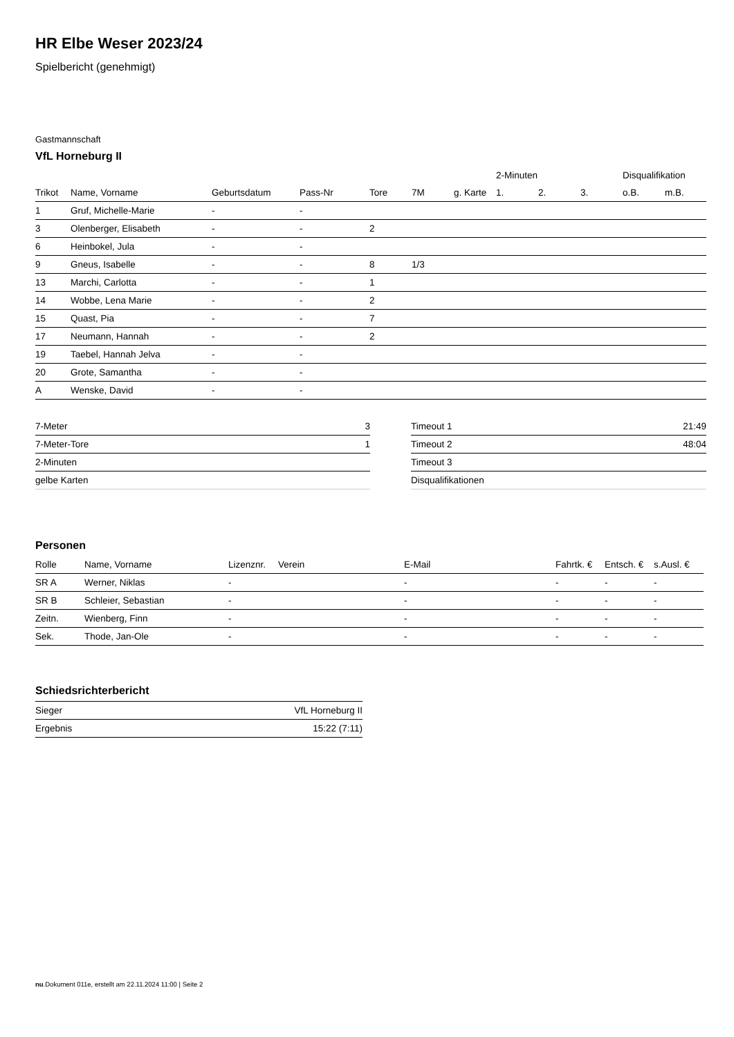HR Elbe Weser 2023/24
Spielbericht (genehmigt)
Gastmannschaft
VfL Horneburg II
| | | | | | | | 2-Minuten | | | Disqualifikation | |
| --- | --- | --- | --- | --- | --- | --- | --- | --- | --- | --- | --- |
| Trikot | Name, Vorname | Geburtsdatum | Pass-Nr | Tore | 7M | g. Karte | 1. | 2. | 3. | o.B. | m.B. |
| 1 | Gruf, Michelle-Marie | - | - | | | | | | | | |
| 3 | Olenberger, Elisabeth | - | - | 2 | | | | | | | |
| 6 | Heinbokel, Jula | - | - | | | | | | | | |
| 9 | Gneus, Isabelle | - | - | 8 | 1/3 | | | | | | |
| 13 | Marchi, Carlotta | - | - | 1 | | | | | | | |
| 14 | Wobbe, Lena Marie | - | - | 2 | | | | | | | |
| 15 | Quast, Pia | - | - | 7 | | | | | | | |
| 17 | Neumann, Hannah | - | - | 2 | | | | | | | |
| 19 | Taebel, Hannah Jelva | - | - | | | | | | | | |
| 20 | Grote, Samantha | - | - | | | | | | | | |
| A | Wenske, David | - | - | | | | | | | | |
| 7-Meter | 3 |
| 7-Meter-Tore | 1 |
| 2-Minuten | |
| gelbe Karten | |
| Timeout 1 | 21:49 |
| Timeout 2 | 48:04 |
| Timeout 3 | |
| Disqualifikationen | |
Personen
| Rolle | Name, Vorname | Lizenznr. | Verein | E-Mail | Fahrtk. € | Entsch. € | s.Ausl. € |
| --- | --- | --- | --- | --- | --- | --- | --- |
| SR A | Werner, Niklas | - | | - | - | - | - |
| SR B | Schleier, Sebastian | - | | - | - | - | - |
| Zeitn. | Wienberg, Finn | - | | - | - | - | - |
| Sek. | Thode, Jan-Ole | - | | - | - | - | - |
Schiedsrichterbericht
| Sieger | VfL Horneburg II |
| Ergebnis | 15:22 (7:11) |
nu.Dokument 011e, erstellt am 22.11.2024 11:00 | Seite 2